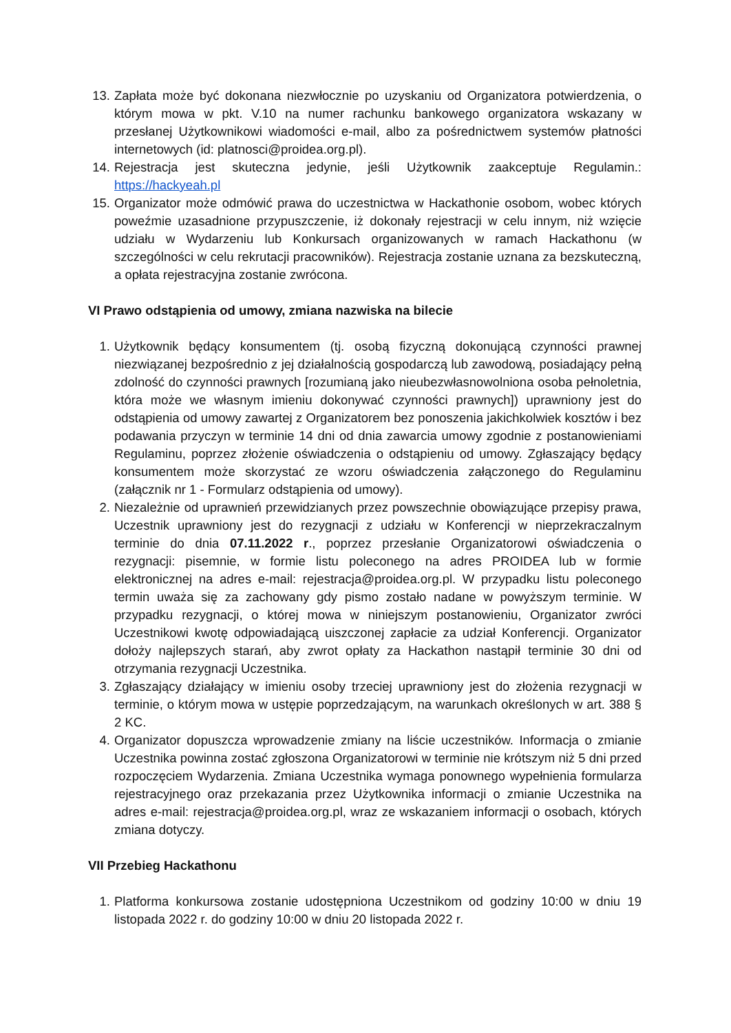13. Zapłata może być dokonana niezwłocznie po uzyskaniu od Organizatora potwierdzenia, o którym mowa w pkt. V.10 na numer rachunku bankowego organizatora wskazany w przesłanej Użytkownikowi wiadomości e-mail, albo za pośrednictwem systemów płatności internetowych (id: platnosci@proidea.org.pl).
14. Rejestracja jest skuteczna jedynie, jeśli Użytkownik zaakceptuje Regulamin.: https://hackyeah.pl
15. Organizator może odmówić prawa do uczestnictwa w Hackathonie osobom, wobec których poweźmie uzasadnione przypuszczenie, iż dokonały rejestracji w celu innym, niż wzięcie udziału w Wydarzeniu lub Konkursach organizowanych w ramach Hackathonu (w szczególności w celu rekrutacji pracowników). Rejestracja zostanie uznana za bezskuteczną, a opłata rejestracyjna zostanie zwrócona.
VI Prawo odstąpienia od umowy, zmiana nazwiska na bilecie
1. Użytkownik będący konsumentem (tj. osobą fizyczną dokonującą czynności prawnej niezwiązanej bezpośrednio z jej działalnością gospodarczą lub zawodową, posiadający pełną zdolność do czynności prawnych [rozumianą jako nieubezwłasnowolniona osoba pełnoletnia, która może we własnym imieniu dokonywać czynności prawnych]) uprawniony jest do odstąpienia od umowy zawartej z Organizatorem bez ponoszenia jakichkolwiek kosztów i bez podawania przyczyn w terminie 14 dni od dnia zawarcia umowy zgodnie z postanowieniami Regulaminu, poprzez złożenie oświadczenia o odstąpieniu od umowy. Zgłaszający będący konsumentem może skorzystać ze wzoru oświadczenia załączonego do Regulaminu (załącznik nr 1 - Formularz odstąpienia od umowy).
2. Niezależnie od uprawnień przewidzianych przez powszechnie obowiązujące przepisy prawa, Uczestnik uprawniony jest do rezygnacji z udziału w Konferencji w nieprzekraczalnym terminie do dnia 07.11.2022 r., poprzez przesłanie Organizatorowi oświadczenia o rezygnacji: pisemnie, w formie listu poleconego na adres PROIDEA lub w formie elektronicznej na adres e-mail: rejestracja@proidea.org.pl. W przypadku listu poleconego termin uważa się za zachowany gdy pismo zostało nadane w powyższym terminie. W przypadku rezygnacji, o której mowa w niniejszym postanowieniu, Organizator zwróci Uczestnikowi kwotę odpowiadającą uiszczonej zapłacie za udział Konferencji. Organizator dołoży najlepszych starań, aby zwrot opłaty za Hackathon nastąpił terminie 30 dni od otrzymania rezygnacji Uczestnika.
3. Zgłaszający działający w imieniu osoby trzeciej uprawniony jest do złożenia rezygnacji w terminie, o którym mowa w ustępie poprzedzającym, na warunkach określonych w art. 388 § 2 KC.
4. Organizator dopuszcza wprowadzenie zmiany na liście uczestników. Informacja o zmianie Uczestnika powinna zostać zgłoszona Organizatorowi w terminie nie krótszym niż 5 dni przed rozpoczęciem Wydarzenia. Zmiana Uczestnika wymaga ponownego wypełnienia formularza rejestracyjnego oraz przekazania przez Użytkownika informacji o zmianie Uczestnika na adres e-mail: rejestracja@proidea.org.pl, wraz ze wskazaniem informacji o osobach, których zmiana dotyczy.
VII Przebieg Hackathonu
1. Platforma konkursowa zostanie udostępniona Uczestnikom od godziny 10:00 w dniu 19 listopada 2022 r. do godziny 10:00 w dniu 20 listopada 2022 r.